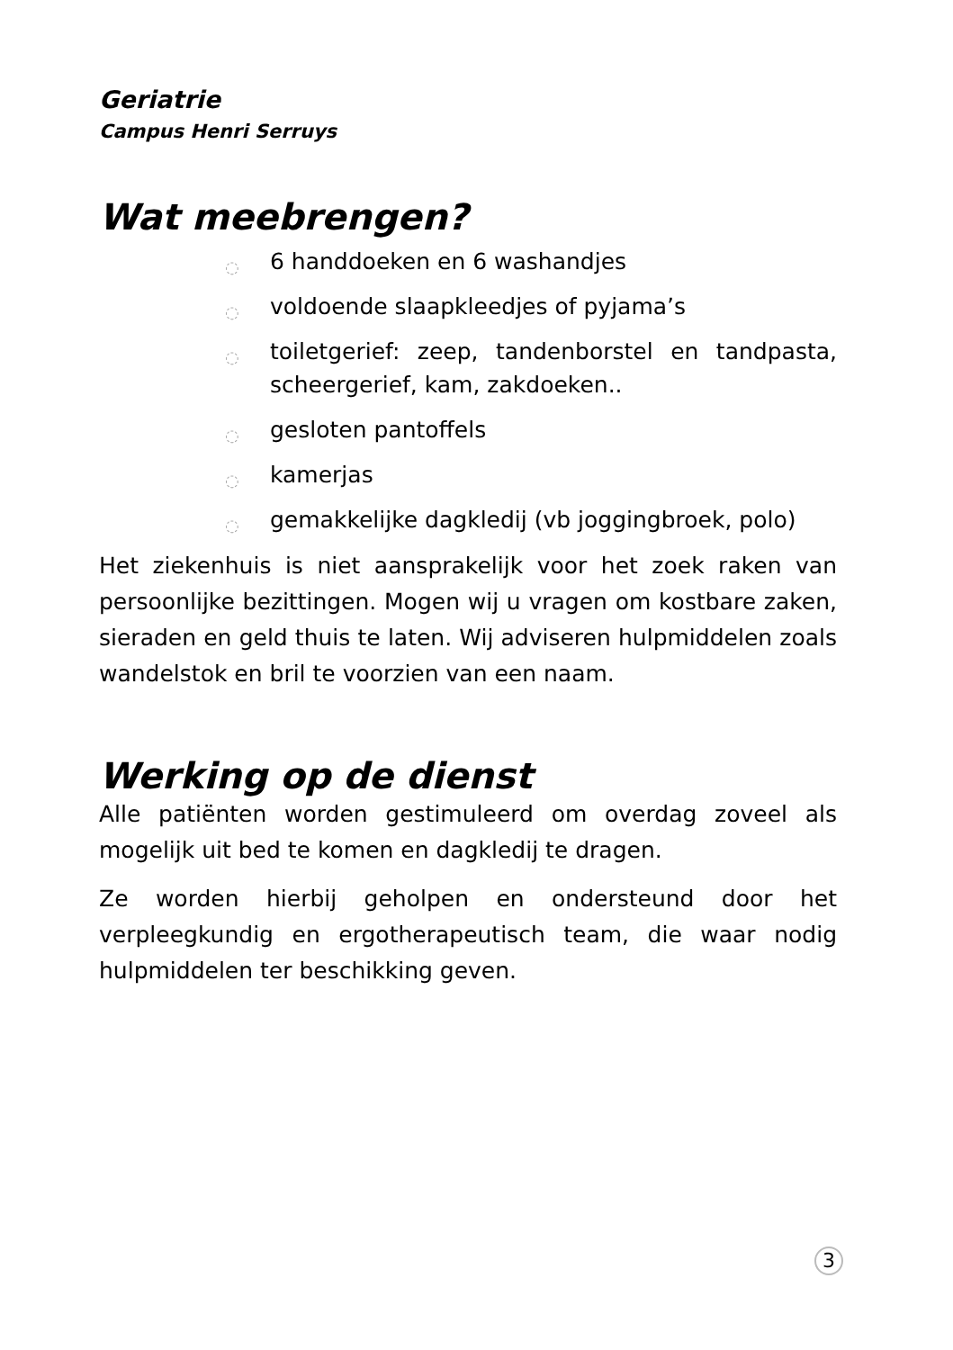Geriatrie
Campus Henri Serruys
Wat meebrengen?
◌ 6 handdoeken en 6 washandjes
◌ voldoende slaapkleedjes of pyjama’s
◌ toiletgerief: zeep, tandenborstel en tandpasta, scheergerief, kam, zakdoeken..
◌ gesloten pantoffels
◌ kamerjas
◌ gemakkelijke dagkledij (vb joggingbroek, polo)
Het ziekenhuis is niet aansprakelijk voor het zoek raken van persoonlijke bezittingen. Mogen wij u vragen om kostbare zaken, sieraden en geld thuis te laten. Wij adviseren hulpmiddelen zoals wandelstok en bril te voorzien van een naam.
Werking op de dienst
Alle patiënten worden gestimuleerd om overdag zoveel als mogelijk uit bed te komen en dagkledij te dragen.
Ze worden hierbij geholpen en ondersteund door het verpleegkundig en ergotherapeutisch team, die waar nodig hulpmiddelen ter beschikking geven.
3